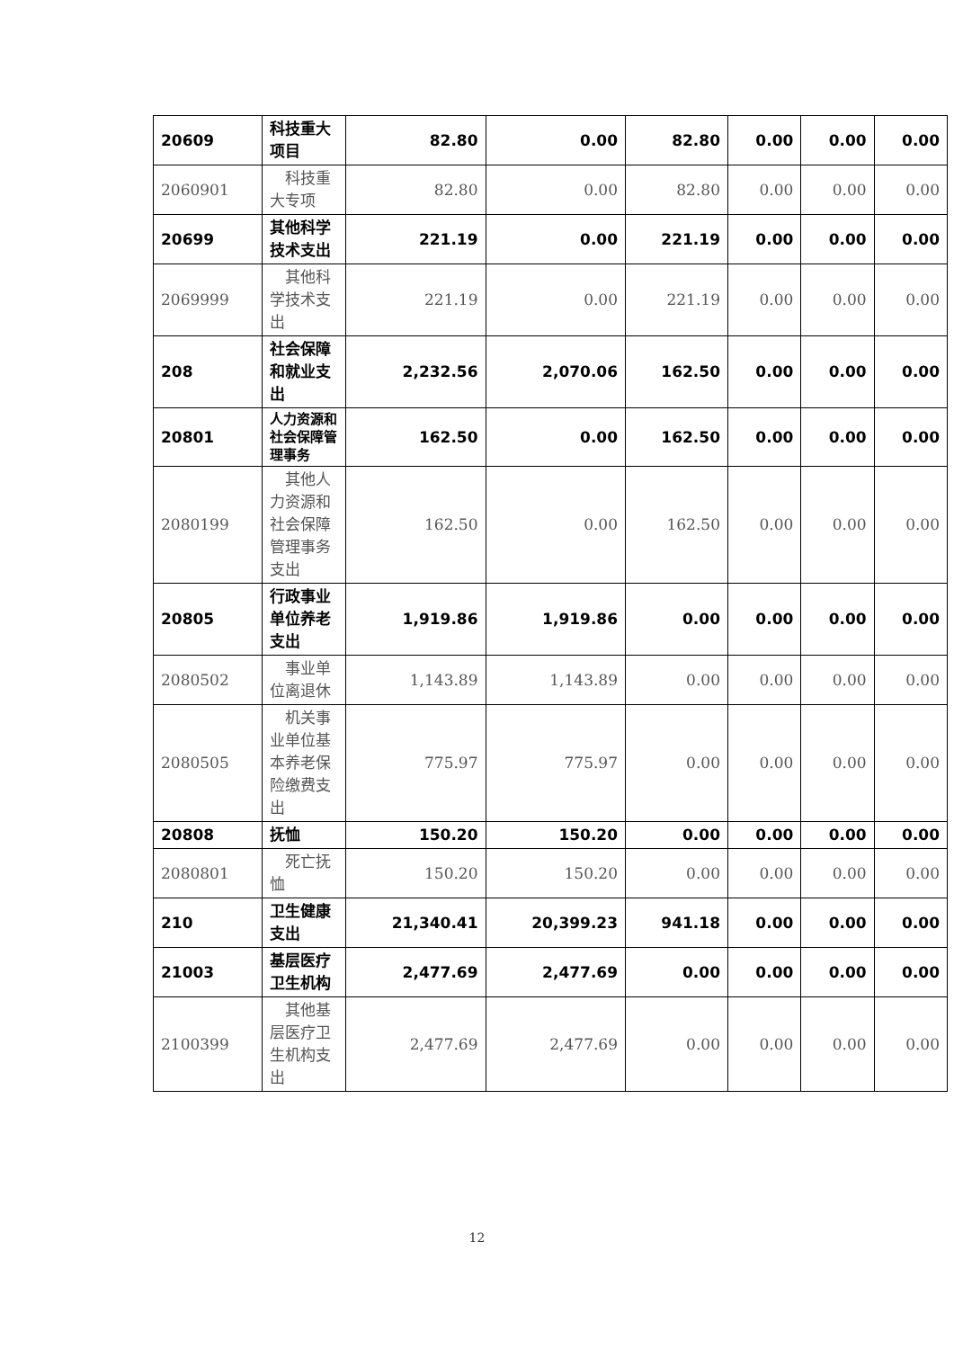| 20609 | 科技重大项目 | 82.80 | 0.00 | 82.80 | 0.00 | 0.00 | 0.00 |
| 2060901 | 科技重大专项 | 82.80 | 0.00 | 82.80 | 0.00 | 0.00 | 0.00 |
| 20699 | 其他科学技术支出 | 221.19 | 0.00 | 221.19 | 0.00 | 0.00 | 0.00 |
| 2069999 | 其他科学技术支出 | 221.19 | 0.00 | 221.19 | 0.00 | 0.00 | 0.00 |
| 208 | 社会保障和就业支出 | 2,232.56 | 2,070.06 | 162.50 | 0.00 | 0.00 | 0.00 |
| 20801 | 人力资源和社会保障管理事务 | 162.50 | 0.00 | 162.50 | 0.00 | 0.00 | 0.00 |
| 2080199 | 其他人力资源和社会保障管理事务支出 | 162.50 | 0.00 | 162.50 | 0.00 | 0.00 | 0.00 |
| 20805 | 行政事业单位养老支出 | 1,919.86 | 1,919.86 | 0.00 | 0.00 | 0.00 | 0.00 |
| 2080502 | 事业单位离退休 | 1,143.89 | 1,143.89 | 0.00 | 0.00 | 0.00 | 0.00 |
| 2080505 | 机关事业单位基本养老保险缴费支出 | 775.97 | 775.97 | 0.00 | 0.00 | 0.00 | 0.00 |
| 20808 | 抚恤 | 150.20 | 150.20 | 0.00 | 0.00 | 0.00 | 0.00 |
| 2080801 | 死亡抚恤 | 150.20 | 150.20 | 0.00 | 0.00 | 0.00 | 0.00 |
| 210 | 卫生健康支出 | 21,340.41 | 20,399.23 | 941.18 | 0.00 | 0.00 | 0.00 |
| 21003 | 基层医疗卫生机构 | 2,477.69 | 2,477.69 | 0.00 | 0.00 | 0.00 | 0.00 |
| 2100399 | 其他基层医疗卫生机构支出 | 2,477.69 | 2,477.69 | 0.00 | 0.00 | 0.00 | 0.00 |
12